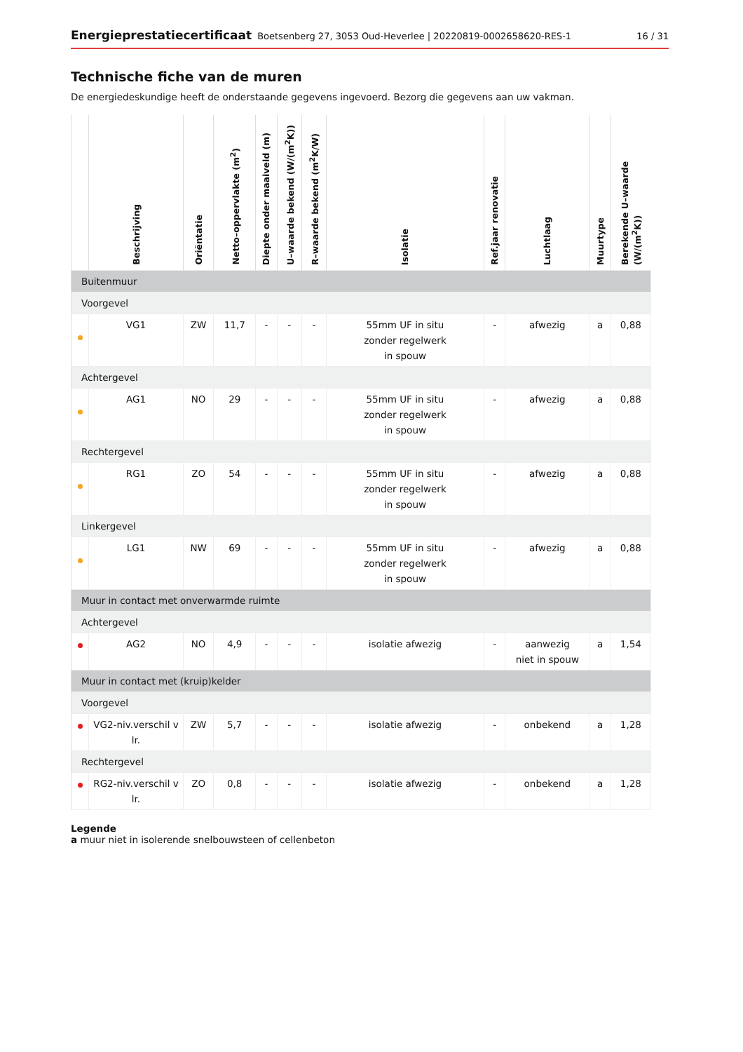Energieprestatiecertificaat Boetsenberg 27, 3053 Oud-Heverlee | 20220819-0002658620-RES-1 16 / 31
Technische fiche van de muren
De energiedeskundige heeft de onderstaande gegevens ingevoerd. Bezorg die gegevens aan uw vakman.
| | Beschrijving | Oriëntatie | Netto–oppervlakte (m<sup>2</sup>) | Diepte onder maaiveld (m) | U–waarde bekend (W/(m<sup>2</sup>K)) | R–waarde bekend (m<sup>2</sup>K/W) | Isolatie | Ref.jaar renovatie | Luchtlaag | Muurtype | Berekende U–waarde (W/(m<sup>2</sup>K)) |
| --- | --- | --- | --- | --- | --- | --- | --- | --- | --- | --- | --- |
| Buitenmuur | | | | | | | | | | | |
| Voorgevel | | | | | | | | | | | |
| | VG1 | ZW | 11,7 | - | - | - | 55mm UF in situ zonder regelwerk in spouw | - | afwezig | a | 0,88 |
| Achtergevel | | | | | | | | | | | |
| | AG1 | NO | 29 | - | - | - | 55mm UF in situ zonder regelwerk in spouw | - | afwezig | a | 0,88 |
| Rechtergevel | | | | | | | | | | | |
| | RG1 | ZO | 54 | - | - | - | 55mm UF in situ zonder regelwerk in spouw | - | afwezig | a | 0,88 |
| Linkergevel | | | | | | | | | | | |
| | LG1 | NW | 69 | - | - | - | 55mm UF in situ zonder regelwerk in spouw | - | afwezig | a | 0,88 |
| Muur in contact met onverwarmde ruimte | | | | | | | | | | | |
| Achtergevel | | | | | | | | | | | |
| | AG2 | NO | 4,9 | - | - | - | isolatie afwezig | - | aanwezig niet in spouw | a | 1,54 |
| Muur in contact met (kruip)kelder | | | | | | | | | | | |
| Voorgevel | | | | | | | | | | | |
| | VG2-niv.verschil v lr. | ZW | 5,7 | - | - | - | isolatie afwezig | - | onbekend | a | 1,28 |
| Rechtergevel | | | | | | | | | | | |
| | RG2-niv.verschil v lr. | ZO | 0,8 | - | - | - | isolatie afwezig | - | onbekend | a | 1,28 |
Legende
a muur niet in isolerende snelbouwsteen of cellenbeton